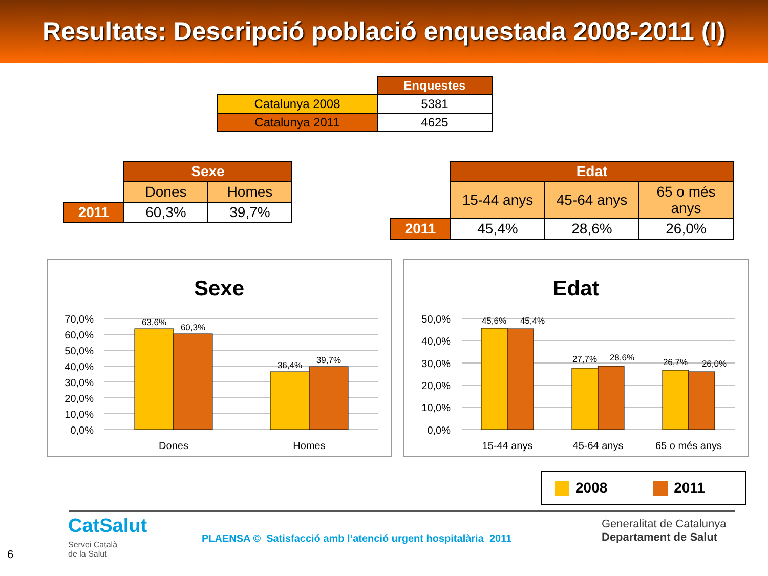Resultats: Descripció població enquestada 2008-2011 (I)
| | Enquestes |
| --- | --- |
| Catalunya 2008 | 5381 |
| Catalunya 2011 | 4625 |
| | Sexe | |
| --- | --- | --- |
| | Dones | Homes |
| 2011 | 60,3% | 39,7% |
| | Edat | | |
| --- | --- | --- | --- |
| | 15-44 anys | 45-64 anys | 65 o més anys |
| 2011 | 45,4% | 28,6% | 26,0% |
Sexe
70,0%
60,0%
50,0%
40,0%
30,0%
20,0%
10,0%
0,0%
63,6%
60,3%
36,4%
39,7%
Dones
Homes
Edat
50,0%
40,0%
30,0%
20,0%
10,0%
0,0%
45,6%
45,4%
27,7%
28,6%
26,7%
26,0%
15-44 anys
45-64 anys
65 o més anys
2008 2011
CatSalut
Servei Català
de la Salut
PLAENSA © Satisfacció amb l’atenció urgent hospitalària 2011
Generalitat de Catalunya
Departament de Salut
6